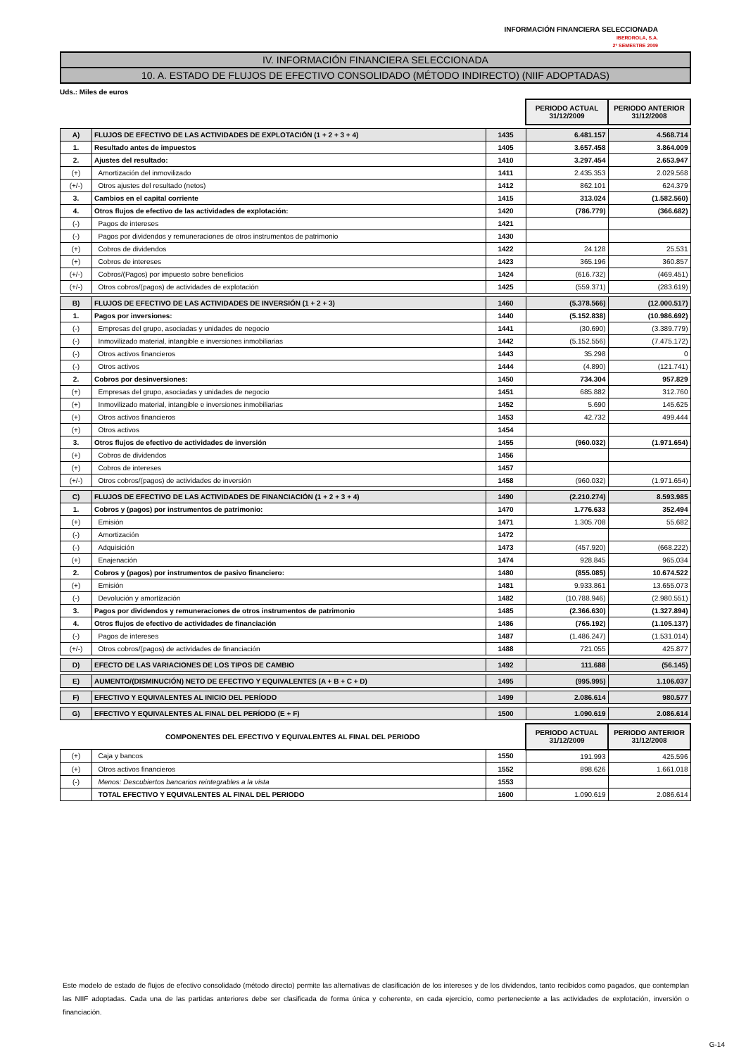INFORMACIÓN FINANCIERA SELECCIONADA
IBERDROLA, S.A.
2º SEMESTRE 2009
IV. INFORMACIÓN FINANCIERA SELECCIONADA
10. A. ESTADO DE FLUJOS DE EFECTIVO CONSOLIDADO (MÉTODO INDIRECTO) (NIIF ADOPTADAS)
Uds.: Miles de euros
| | | | PERIODO ACTUAL 31/12/2009 | PERIODO ANTERIOR 31/12/2008 |
| A) | FLUJOS DE EFECTIVO DE LAS ACTIVIDADES DE EXPLOTACIÓN (1 + 2 + 3 + 4) | 1435 | 6.481.157 | 4.568.714 |
| 1. | Resultado antes de impuestos | 1405 | 3.657.458 | 3.864.009 |
| 2. | Ajustes del resultado: | 1410 | 3.297.454 | 2.653.947 |
| (+) | Amortización del inmovilizado | 1411 | 2.435.353 | 2.029.568 |
| (+/-) | Otros ajustes del resultado (netos) | 1412 | 862.101 | 624.379 |
| 3. | Cambios en el capital corriente | 1415 | 313.024 | (1.582.560) |
| 4. | Otros flujos de efectivo de las actividades de explotación: | 1420 | (786.779) | (366.682) |
| (-) | Pagos de intereses | 1421 | | |
| (-) | Pagos por dividendos y remuneraciones de otros instrumentos de patrimonio | 1430 | | |
| (+) | Cobros de dividendos | 1422 | 24.128 | 25.531 |
| (+) | Cobros de intereses | 1423 | 365.196 | 360.857 |
| (+/-) | Cobros/(Pagos) por impuesto sobre beneficios | 1424 | (616.732) | (469.451) |
| (+/-) | Otros cobros/(pagos) de actividades de explotación | 1425 | (559.371) | (283.619) |
| B) | FLUJOS DE EFECTIVO DE LAS ACTIVIDADES DE INVERSIÓN (1 + 2 + 3) | 1460 | (5.378.566) | (12.000.517) |
| 1. | Pagos por inversiones: | 1440 | (5.152.838) | (10.986.692) |
| (-) | Empresas del grupo, asociadas y unidades de negocio | 1441 | (30.690) | (3.389.779) |
| (-) | Inmovilizado material, intangible e inversiones inmobiliarias | 1442 | (5.152.556) | (7.475.172) |
| (-) | Otros activos financieros | 1443 | 35.298 | 0 |
| (-) | Otros activos | 1444 | (4.890) | (121.741) |
| 2. | Cobros por desinversiones: | 1450 | 734.304 | 957.829 |
| (+) | Empresas del grupo, asociadas y unidades de negocio | 1451 | 685.882 | 312.760 |
| (+) | Inmovilizado material, intangible e inversiones inmobiliarias | 1452 | 5.690 | 145.625 |
| (+) | Otros activos financieros | 1453 | 42.732 | 499.444 |
| (+) | Otros activos | 1454 | | |
| 3. | Otros flujos de efectivo de actividades de inversión | 1455 | (960.032) | (1.971.654) |
| (+) | Cobros de dividendos | 1456 | | |
| (+) | Cobros de intereses | 1457 | | |
| (+/-) | Otros cobros/(pagos) de actividades de inversión | 1458 | (960.032) | (1.971.654) |
| C) | FLUJOS DE EFECTIVO DE LAS ACTIVIDADES DE FINANCIACIÓN (1 + 2 + 3 + 4) | 1490 | (2.210.274) | 8.593.985 |
| 1. | Cobros y (pagos) por instrumentos de patrimonio: | 1470 | 1.776.633 | 352.494 |
| (+) | Emisión | 1471 | 1.305.708 | 55.682 |
| (-) | Amortización | 1472 | | |
| (-) | Adquisición | 1473 | (457.920) | (668.222) |
| (+) | Enajenación | 1474 | 928.845 | 965.034 |
| 2. | Cobros y (pagos) por instrumentos de pasivo financiero: | 1480 | (855.085) | 10.674.522 |
| (+) | Emisión | 1481 | 9.933.861 | 13.655.073 |
| (-) | Devolución y amortización | 1482 | (10.788.946) | (2.980.551) |
| 3. | Pagos por dividendos y remuneraciones de otros instrumentos de patrimonio | 1485 | (2.366.630) | (1.327.894) |
| 4. | Otros flujos de efectivo de actividades de financiación | 1486 | (765.192) | (1.105.137) |
| (-) | Pagos de intereses | 1487 | (1.486.247) | (1.531.014) |
| (+/-) | Otros cobros/(pagos) de actividades de financiación | 1488 | 721.055 | 425.877 |
| D) | EFECTO DE LAS VARIACIONES DE LOS TIPOS DE CAMBIO | 1492 | 111.688 | (56.145) |
| E) | AUMENTO/(DISMINUCIÓN) NETO DE EFECTIVO Y EQUIVALENTES (A + B + C + D) | 1495 | (995.995) | 1.106.037 |
| F) | EFECTIVO Y EQUIVALENTES AL INICIO DEL PERÍODO | 1499 | 2.086.614 | 980.577 |
| G) | EFECTIVO Y EQUIVALENTES AL FINAL DEL PERÍODO (E + F) | 1500 | 1.090.619 | 2.086.614 |
| COMPONENTES DEL EFECTIVO Y EQUIVALENTES AL FINAL DEL PERIODO | | | PERIODO ACTUAL 31/12/2009 | PERIODO ANTERIOR 31/12/2008 |
| (+) | Caja y bancos | 1550 | 191.993 | 425.596 |
| (+) | Otros activos financieros | 1552 | 898.626 | 1.661.018 |
| (-) | Menos: Descubiertos bancarios reintegrables a la vista | 1553 | | |
| | TOTAL EFECTIVO Y EQUIVALENTES AL FINAL DEL PERIODO | 1600 | 1.090.619 | 2.086.614 |
Este modelo de estado de flujos de efectivo consolidado (método directo) permite las alternativas de clasificación de los intereses y de los dividendos, tanto recibidos como pagados, que contemplan las NIIF adoptadas. Cada una de las partidas anteriores debe ser clasificada de forma única y coherente, en cada ejercicio, como perteneciente a las actividades de explotación, inversión o financiación.
G-14